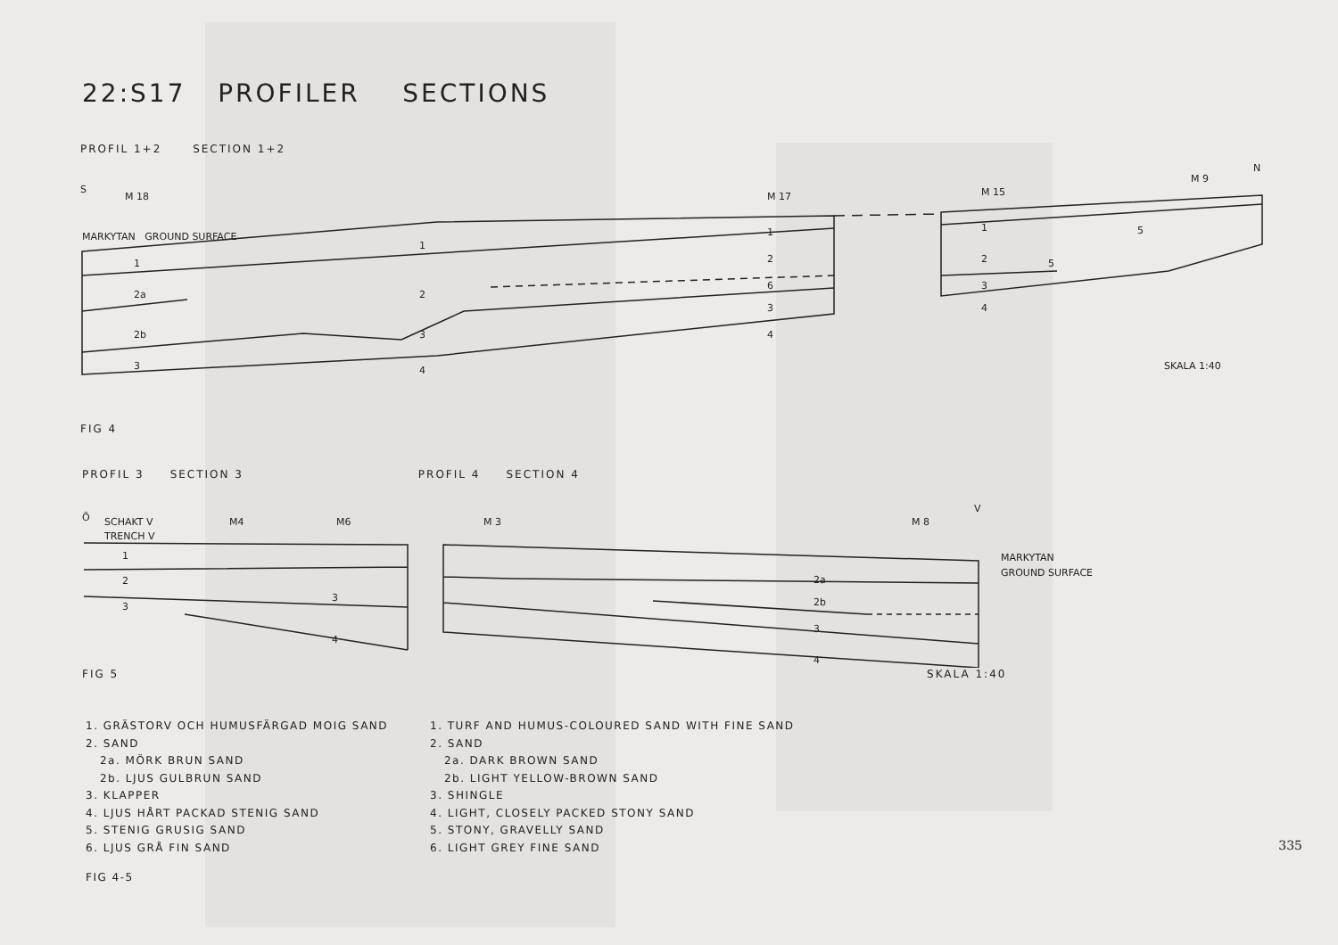22:S17 PROFILER SECTIONS
PROFIL 1+2 SECTION 1+2
S
M 18
MARKYTAN GROUND SURFACE
1
2a
2b
3
1
2
3
4
M 17
1
2
6
3
4
M 15
1
2
3
4
M 9
N
5
5
SKALA 1:40
FIG 4
PROFIL 3 SECTION 3 PROFIL 4 SECTION 4
Ö
SCHAKT V
TRENCH V
M4
M6
1
2
3
3
4
M 3
M 8
V
MARKYTAN
GROUND SURFACE
2a
2b
3
4
FIG 5 SKALA 1:40
1. GRÄSTORV OCH HUMUSFÄRGAD MOIG SAND
2. SAND
2a. MÖRK BRUN SAND
2b. LJUS GULBRUN SAND
3. KLAPPER
4. LJUS HÅRT PACKAD STENIG SAND
5. STENIG GRUSIG SAND
6. LJUS GRÅ FIN SAND
FIG 4-5
1. TURF AND HUMUS-COLOURED SAND WITH FINE SAND
2. SAND
2a. DARK BROWN SAND
2b. LIGHT YELLOW-BROWN SAND
3. SHINGLE
4. LIGHT, CLOSELY PACKED STONY SAND
5. STONY, GRAVELLY SAND
6. LIGHT GREY FINE SAND
335